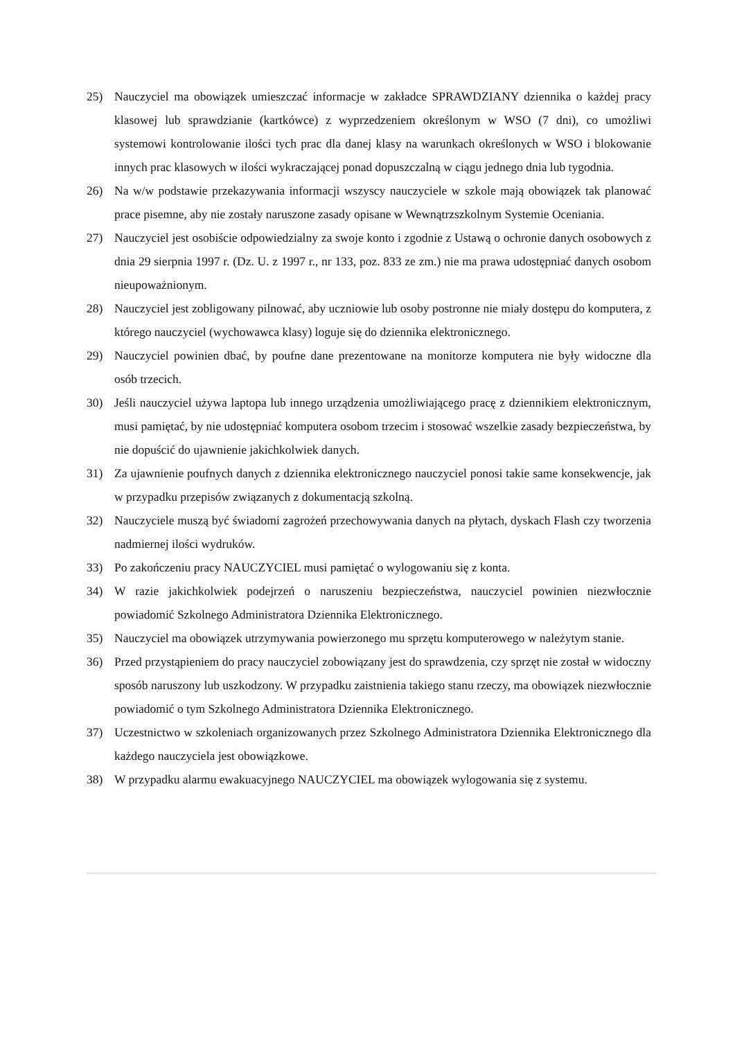25) Nauczyciel ma obowiązek umieszczać informacje w zakładce SPRAWDZIANY dziennika o każdej pracy klasowej lub sprawdzianie (kartkówce) z wyprzedzeniem określonym w WSO (7 dni), co umożliwi systemowi kontrolowanie ilości tych prac dla danej klasy na warunkach określonych w WSO i blokowanie innych prac klasowych w ilości wykraczającej ponad dopuszczalną w ciągu jednego dnia lub tygodnia.
26) Na w/w podstawie przekazywania informacji wszyscy nauczyciele w szkole mają obowiązek tak planować prace pisemne, aby nie zostały naruszone zasady opisane w Wewnątrzszkolnym Systemie Oceniania.
27) Nauczyciel jest osobiście odpowiedzialny za swoje konto i zgodnie z Ustawą o ochronie danych osobowych z dnia 29 sierpnia 1997 r. (Dz. U. z 1997 r., nr 133, poz. 833 ze zm.) nie ma prawa udostępniać danych osobom nieupoważnionym.
28) Nauczyciel jest zobligowany pilnować, aby uczniowie lub osoby postronne nie miały dostępu do komputera, z którego nauczyciel (wychowawca klasy) loguje się do dziennika elektronicznego.
29) Nauczyciel powinien dbać, by poufne dane prezentowane na monitorze komputera nie były widoczne dla osób trzecich.
30) Jeśli nauczyciel używa laptopa lub innego urządzenia umożliwiającego pracę z dziennikiem elektronicznym, musi pamiętać, by nie udostępniać komputera osobom trzecim i stosować wszelkie zasady bezpieczeństwa, by nie dopuścić do ujawnienie jakichkolwiek danych.
31) Za ujawnienie poufnych danych z dziennika elektronicznego nauczyciel ponosi takie same konsekwencje, jak w przypadku przepisów związanych z dokumentacją szkolną.
32) Nauczyciele muszą być świadomi zagrożeń przechowywania danych na płytach, dyskach Flash czy tworzenia nadmiernej ilości wydruków.
33) Po zakończeniu pracy NAUCZYCIEL musi pamiętać o wylogowaniu się z konta.
34) W razie jakichkolwiek podejrzeń o naruszeniu bezpieczeństwa, nauczyciel powinien niezwłocznie powiadomić Szkolnego Administratora Dziennika Elektronicznego.
35) Nauczyciel ma obowiązek utrzymywania powierzonego mu sprzętu komputerowego w należytym stanie.
36) Przed przystąpieniem do pracy nauczyciel zobowiązany jest do sprawdzenia, czy sprzęt nie został w widoczny sposób naruszony lub uszkodzony. W przypadku zaistnienia takiego stanu rzeczy, ma obowiązek niezwłocznie powiadomić o tym Szkolnego Administratora Dziennika Elektronicznego.
37) Uczestnictwo w szkoleniach organizowanych przez Szkolnego Administratora Dziennika Elektronicznego dla każdego nauczyciela jest obowiązkowe.
38) W przypadku alarmu ewakuacyjnego NAUCZYCIEL ma obowiązek wylogowania się z systemu.